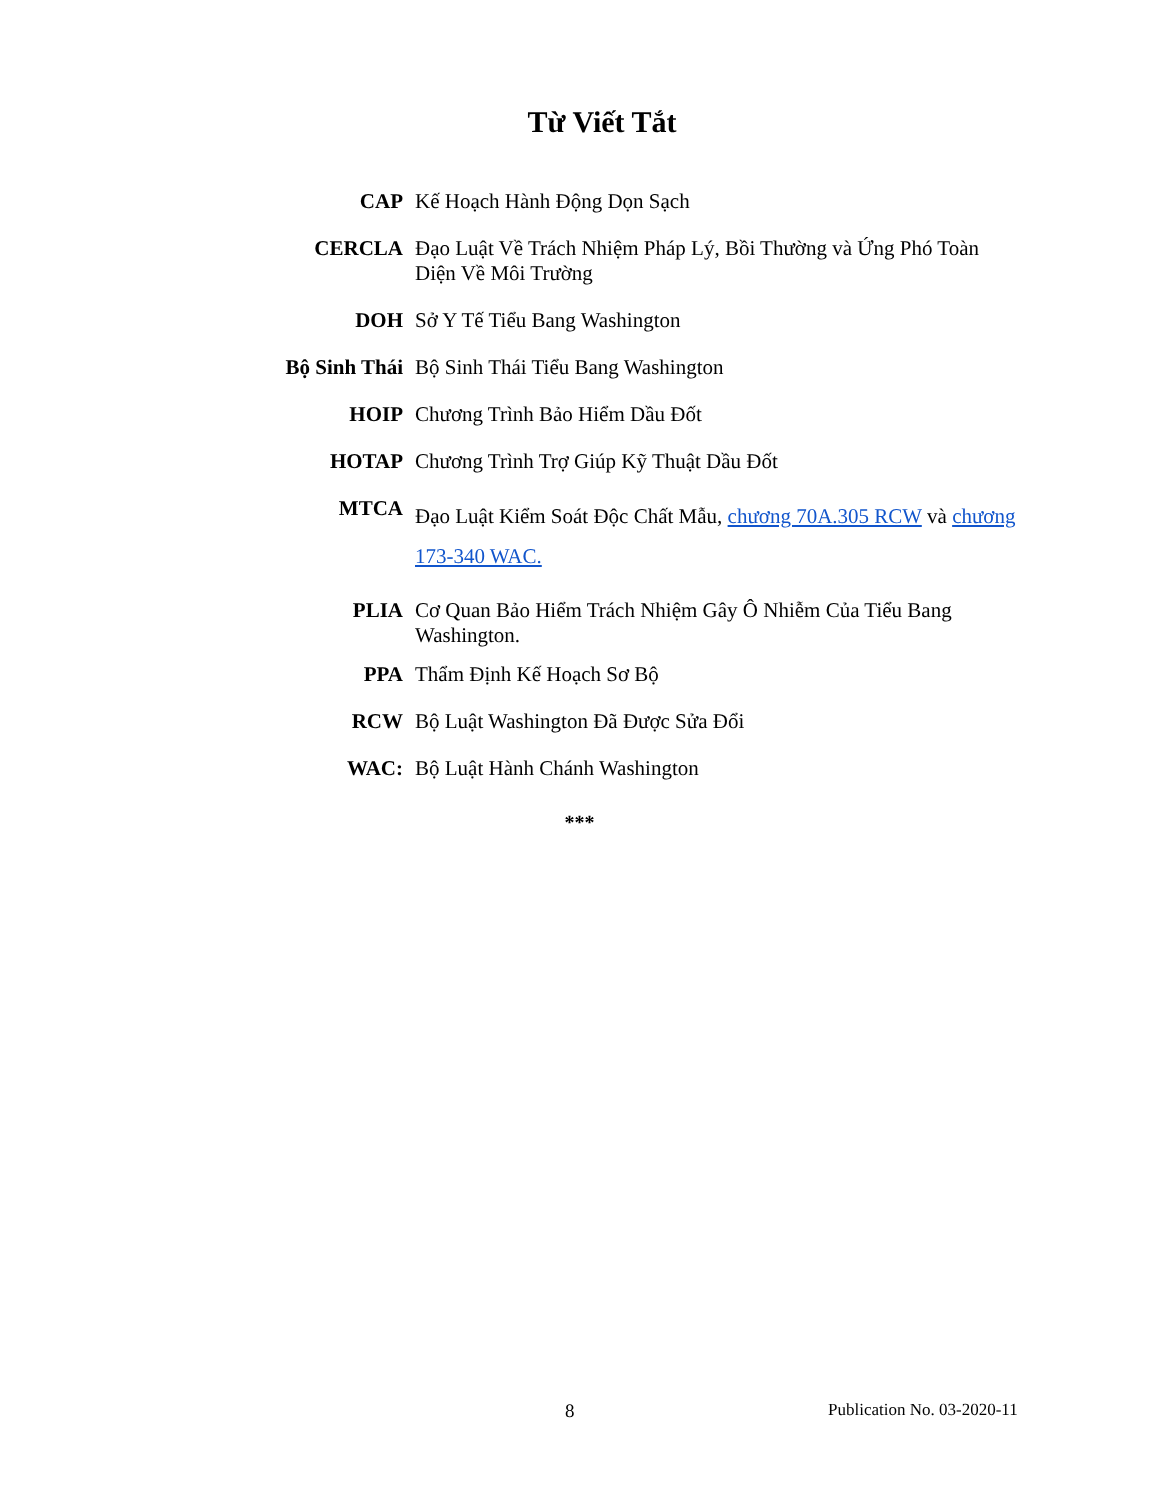Từ Viết Tắt
| CAP | Kế Hoạch Hành Động Dọn Sạch |
| CERCLA | Đạo Luật Về Trách Nhiệm Pháp Lý, Bồi Thường và Ứng Phó Toàn Diện Về Môi Trường |
| DOH | Sở Y Tế Tiểu Bang Washington |
| Bộ Sinh Thái | Bộ Sinh Thái Tiểu Bang Washington |
| HOIP | Chương Trình Bảo Hiểm Dầu Đốt |
| HOTAP | Chương Trình Trợ Giúp Kỹ Thuật Dầu Đốt |
| MTCA | Đạo Luật Kiểm Soát Độc Chất Mẫu, chương 70A.305 RCW và chương 173-340 WAC. |
| PLIA | Cơ Quan Bảo Hiểm Trách Nhiệm Gây Ô Nhiễm Của Tiểu Bang Washington. |
| PPA | Thẩm Định Kế Hoạch Sơ Bộ |
| RCW | Bộ Luật Washington Đã Được Sửa Đổi |
| WAC: | Bộ Luật Hành Chánh Washington |
***
8 Publication No. 03-2020-11